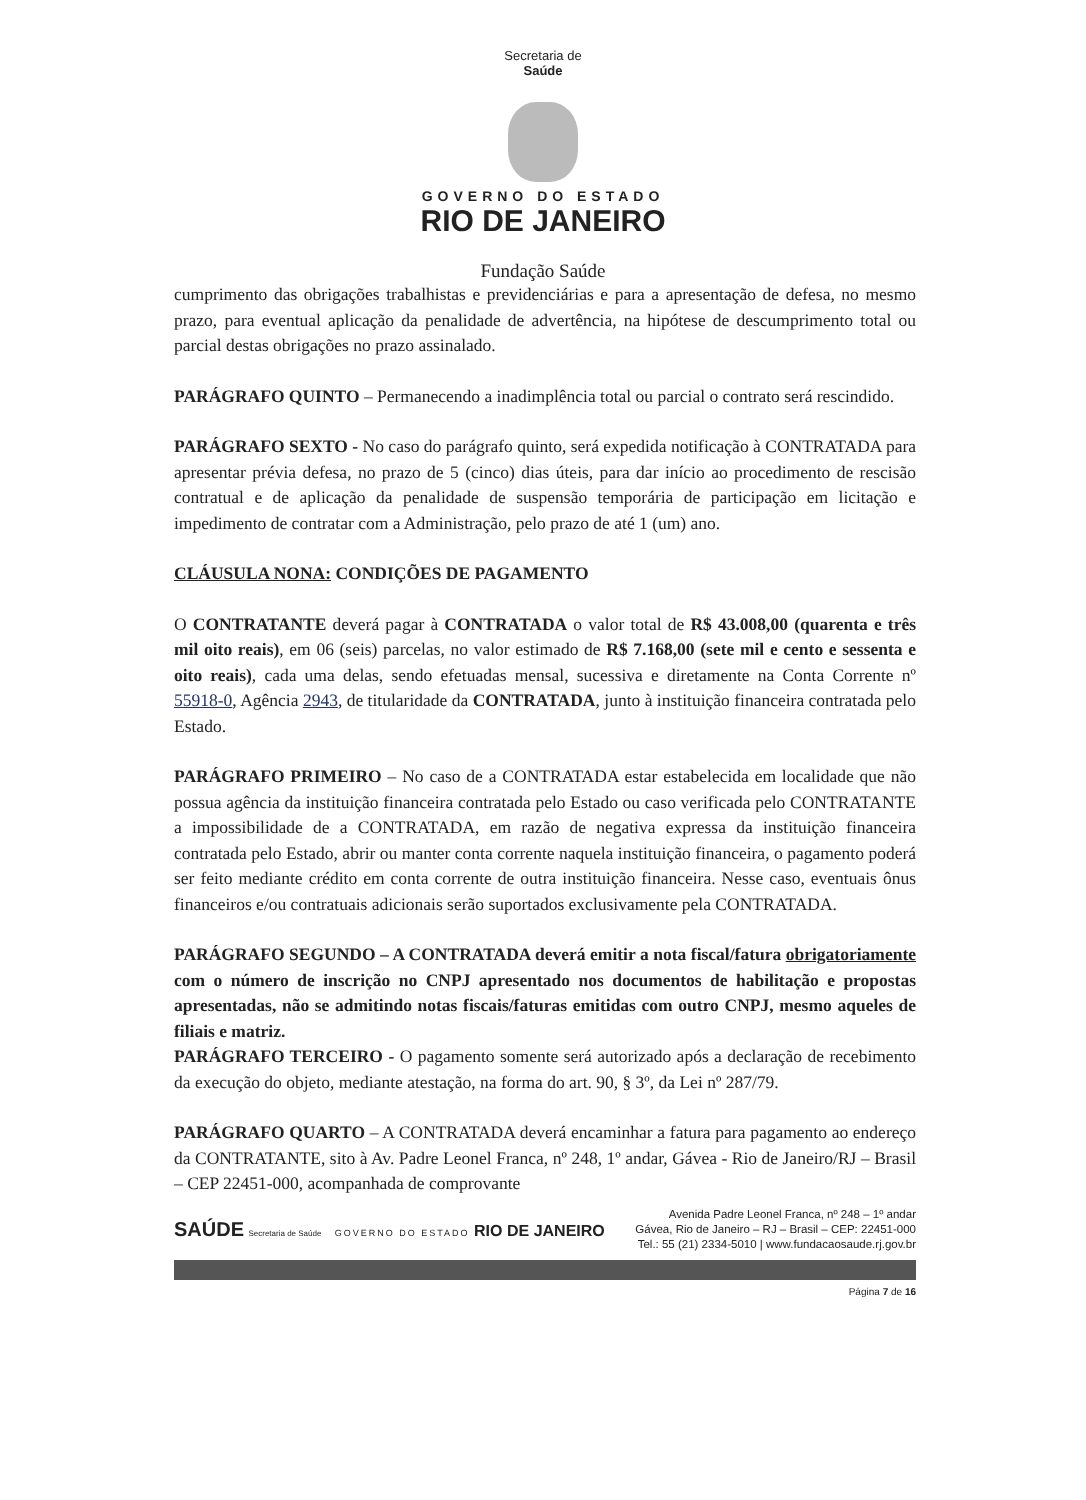Secretaria de
Saúde
GOVERNO DO ESTADO
RIO DE JANEIRO
Fundação Saúde
cumprimento das obrigações trabalhistas e previdenciárias e para a apresentação de defesa, no mesmo prazo, para eventual aplicação da penalidade de advertência, na hipótese de descumprimento total ou parcial destas obrigações no prazo assinalado.
PARÁGRAFO QUINTO – Permanecendo a inadimplência total ou parcial o contrato será rescindido.
PARÁGRAFO SEXTO - No caso do parágrafo quinto, será expedida notificação à CONTRATADA para apresentar prévia defesa, no prazo de 5 (cinco) dias úteis, para dar início ao procedimento de rescisão contratual e de aplicação da penalidade de suspensão temporária de participação em licitação e impedimento de contratar com a Administração, pelo prazo de até 1 (um) ano.
CLÁUSULA NONA: CONDIÇÕES DE PAGAMENTO
O CONTRATANTE deverá pagar à CONTRATADA o valor total de R$ 43.008,00 (quarenta e três mil oito reais), em 06 (seis) parcelas, no valor estimado de R$ 7.168,00 (sete mil e cento e sessenta e oito reais), cada uma delas, sendo efetuadas mensal, sucessiva e diretamente na Conta Corrente nº 55918-0, Agência 2943, de titularidade da CONTRATADA, junto à instituição financeira contratada pelo Estado.
PARÁGRAFO PRIMEIRO – No caso de a CONTRATADA estar estabelecida em localidade que não possua agência da instituição financeira contratada pelo Estado ou caso verificada pelo CONTRATANTE a impossibilidade de a CONTRATADA, em razão de negativa expressa da instituição financeira contratada pelo Estado, abrir ou manter conta corrente naquela instituição financeira, o pagamento poderá ser feito mediante crédito em conta corrente de outra instituição financeira. Nesse caso, eventuais ônus financeiros e/ou contratuais adicionais serão suportados exclusivamente pela CONTRATADA.
PARÁGRAFO SEGUNDO – A CONTRATADA deverá emitir a nota fiscal/fatura obrigatoriamente com o número de inscrição no CNPJ apresentado nos documentos de habilitação e propostas apresentadas, não se admitindo notas fiscais/faturas emitidas com outro CNPJ, mesmo aqueles de filiais e matriz.
PARÁGRAFO TERCEIRO - O pagamento somente será autorizado após a declaração de recebimento da execução do objeto, mediante atestação, na forma do art. 90, § 3º, da Lei nº 287/79.
PARÁGRAFO QUARTO – A CONTRATADA deverá encaminhar a fatura para pagamento ao endereço da CONTRATANTE, sito à Av. Padre Leonel Franca, nº 248, 1º andar, Gávea - Rio de Janeiro/RJ – Brasil – CEP 22451-000, acompanhada de comprovante
SAÚDE Secretaria de Saúde GOVERNO DO ESTADO RIO DE JANEIRO
Avenida Padre Leonel Franca, nº 248 – 1º andar
Gávea, Rio de Janeiro – RJ – Brasil – CEP: 22451-000
Tel.: 55 (21) 2334-5010 | www.fundacaosaude.rj.gov.br
Página 7 de 16